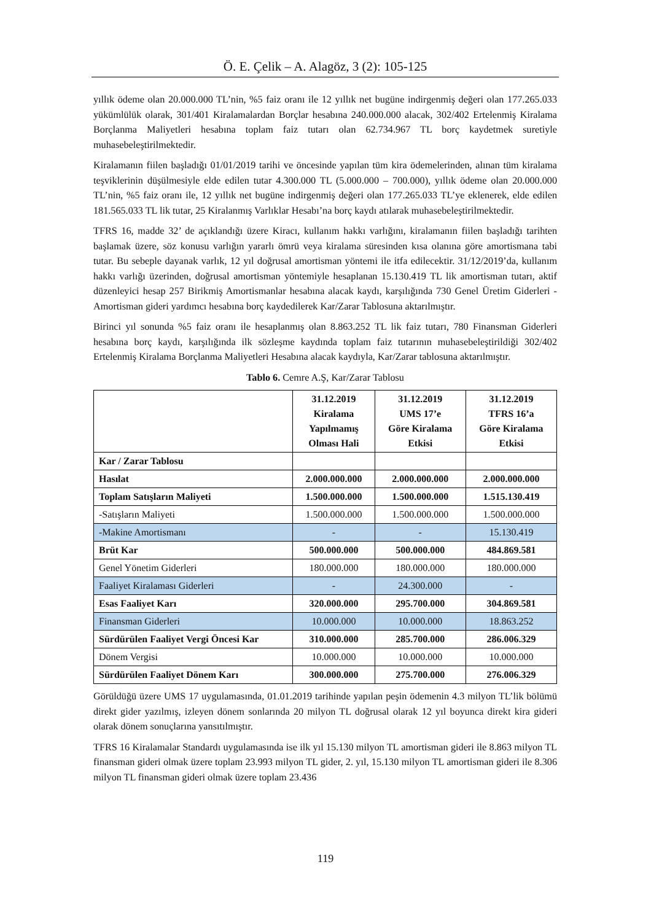Ö. E. Çelik – A. Alagöz, 3 (2): 105-125
yıllık ödeme olan 20.000.000 TL’nin, %5 faiz oranı ile 12 yıllık net bugüne indirgenmiş değeri olan 177.265.033 yükümlülük olarak, 301/401 Kiralamalardan Borçlar hesabına 240.000.000 alacak, 302/402 Ertelenmiş Kiralama Borçlanma Maliyetleri hesabına toplam faiz tutarı olan 62.734.967 TL borç kaydetmek suretiyle muhasebeleştirilmektedir.
Kiralamanın fiilen başladığı 01/01/2019 tarihi ve öncesinde yapılan tüm kira ödemelerinden, alınan tüm kiralama teşviklerinin düşülmesiyle elde edilen tutar 4.300.000 TL (5.000.000 – 700.000), yıllık ödeme olan 20.000.000 TL’nin, %5 faiz oranı ile, 12 yıllık net bugüne indirgenmiş değeri olan 177.265.033 TL’ye eklenerek, elde edilen 181.565.033 TL lik tutar, 25 Kiralanmış Varlıklar Hesabı’na borç kaydı atılarak muhasebeleştirilmektedir.
TFRS 16, madde 32’ de açıklandığı üzere Kiracı, kullanım hakkı varlığını, kiralamanın fiilen başladığı tarihten başlamak üzere, söz konusu varlığın yararlı ömrü veya kiralama süresinden kısa olanına göre amortismana tabi tutar. Bu sebeple dayanak varlık, 12 yıl doğrusal amortisman yöntemi ile itfa edilecektir. 31/12/2019’da, kullanım hakkı varlığı üzerinden, doğrusal amortisman yöntemiyle hesaplanan 15.130.419 TL lik amortisman tutarı, aktif düzenleyici hesap 257 Birikmiş Amortismanlar hesabına alacak kaydı, karşılığında 730 Genel Üretim Giderleri - Amortisman gideri yardımcı hesabına borç kaydedilerek Kar/Zarar Tablosuna aktarılmıştır.
Birinci yıl sonunda %5 faiz oranı ile hesaplanmış olan 8.863.252 TL lik faiz tutarı, 780 Finansman Giderleri hesabına borç kaydı, karşılığında ilk sözleşme kaydında toplam faiz tutarının muhasebeleştirildiği 302/402 Ertelenmiş Kiralama Borçlanma Maliyetleri Hesabına alacak kaydıyla, Kar/Zarar tablosuna aktarılmıştır.
Tablo 6. Cemre A.Ş, Kar/Zarar Tablosu
| | 31.12.2019 Kiralama Yapılmamış Olması Hali | 31.12.2019 UMS 17’e Göre Kiralama Etkisi | 31.12.2019 TFRS 16’a Göre Kiralama Etkisi |
| --- | --- | --- | --- |
| Kar / Zarar Tablosu | | | |
| Hasılat | 2.000.000.000 | 2.000.000.000 | 2.000.000.000 |
| Toplam Satışların Maliyeti | 1.500.000.000 | 1.500.000.000 | 1.515.130.419 |
| -Satışların Maliyeti | 1.500.000.000 | 1.500.000.000 | 1.500.000.000 |
| -Makine Amortismanı | - | - | 15.130.419 |
| Brüt Kar | 500.000.000 | 500.000.000 | 484.869.581 |
| Genel Yönetim Giderleri | 180.000.000 | 180.000.000 | 180.000.000 |
| Faaliyet Kiralaması Giderleri | - | 24.300.000 | - |
| Esas Faaliyet Karı | 320.000.000 | 295.700.000 | 304.869.581 |
| Finansman Giderleri | 10.000.000 | 10.000.000 | 18.863.252 |
| Sürdürülen Faaliyet Vergi Öncesi Kar | 310.000.000 | 285.700.000 | 286.006.329 |
| Dönem Vergisi | 10.000.000 | 10.000.000 | 10.000.000 |
| Sürdürülen Faaliyet Dönem Karı | 300.000.000 | 275.700.000 | 276.006.329 |
Görüldüğü üzere UMS 17 uygulamasında, 01.01.2019 tarihinde yapılan peşin ödemenin 4.3 milyon TL’lik bölümü direkt gider yazılmış, izleyen dönem sonlarında 20 milyon TL doğrusal olarak 12 yıl boyunca direkt kira gideri olarak dönem sonuçlarına yansıtılmıştır.
TFRS 16 Kiralamalar Standardı uygulamasında ise ilk yıl 15.130 milyon TL amortisman gideri ile 8.863 milyon TL finansman gideri olmak üzere toplam 23.993 milyon TL gider, 2. yıl, 15.130 milyon TL amortisman gideri ile 8.306 milyon TL finansman gideri olmak üzere toplam 23.436
119